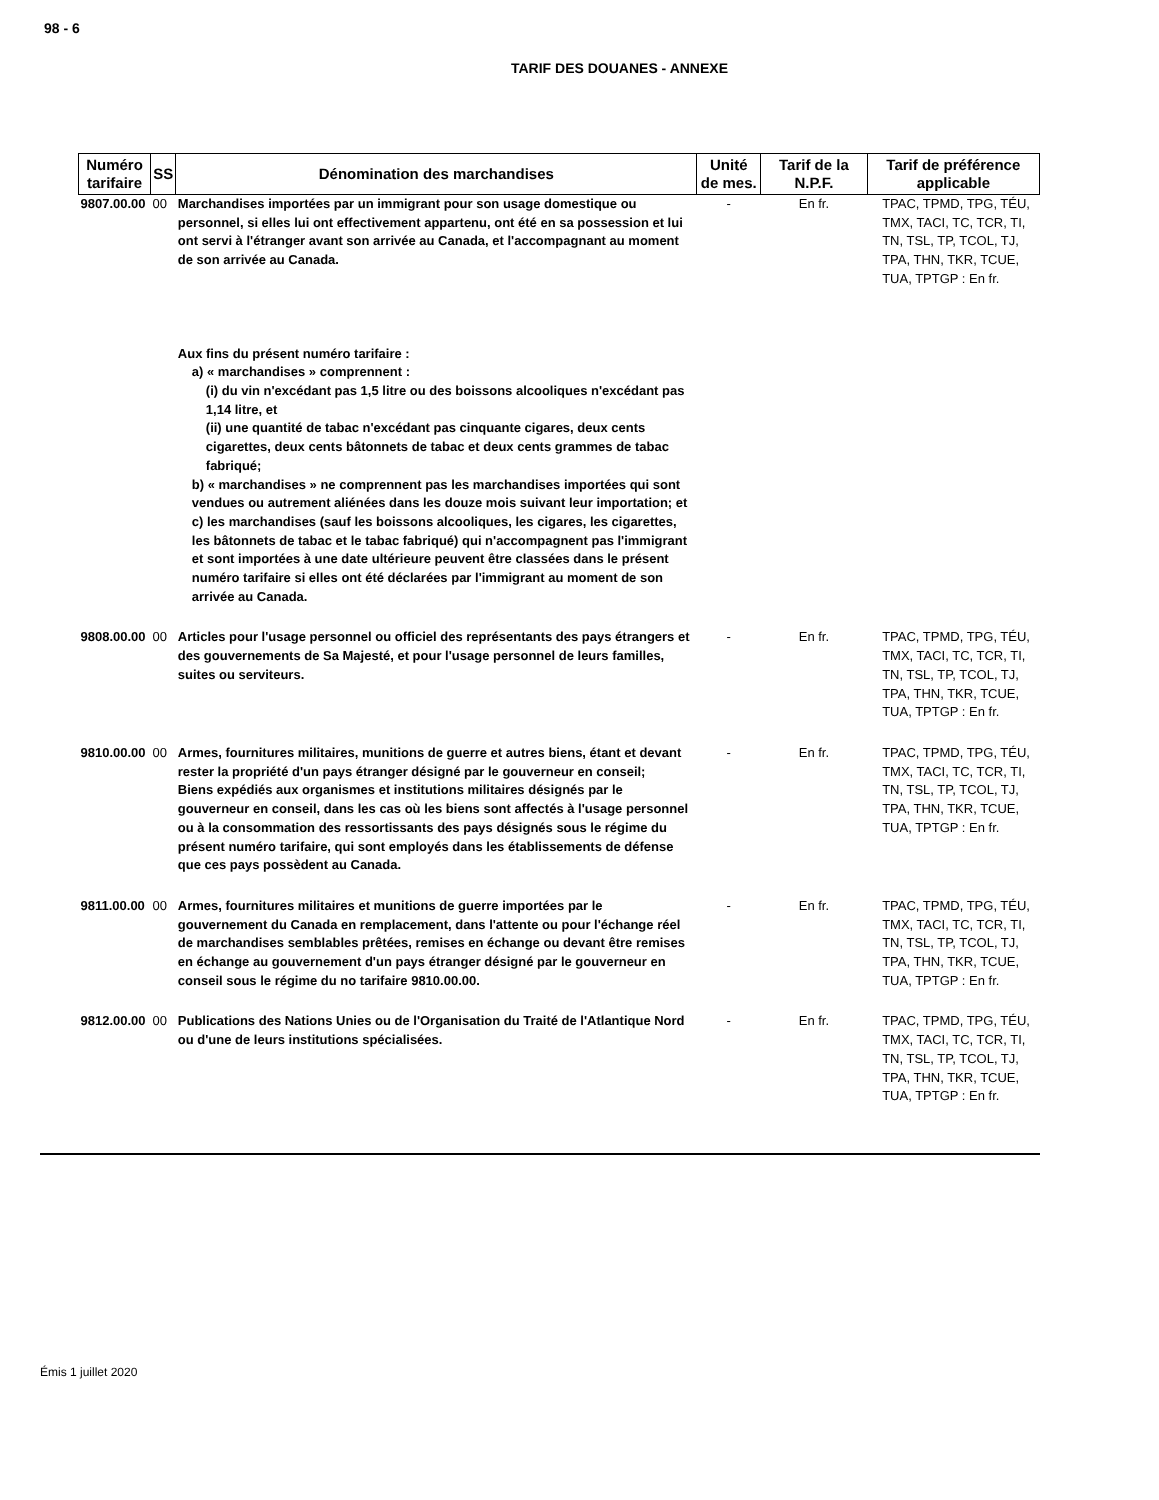98 - 6
TARIF DES DOUANES - ANNEXE
| Numéro tarifaire | SS | Dénomination des marchandises | Unité de mes. | Tarif de la N.P.F. | Tarif de préférence applicable |
| --- | --- | --- | --- | --- | --- |
| 9807.00.00 | 00 | Marchandises importées par un immigrant pour son usage domestique ou personnel, si elles lui ont effectivement appartenu, ont été en sa possession et lui ont servi à l'étranger avant son arrivée au Canada, et l'accompagnant au moment de son arrivée au Canada. Aux fins du présent numéro tarifaire : a) « marchandises » comprennent : (i) du vin n'excédant pas 1,5 litre ou des boissons alcooliques n'excédant pas 1,14 litre, et (ii) une quantité de tabac n'excédant pas cinquante cigares, deux cents cigarettes, deux cents bâtonnets de tabac et deux cents grammes de tabac fabriqué; b) « marchandises » ne comprennent pas les marchandises importées qui sont vendues ou autrement aliénées dans les douze mois suivant leur importation; et c) les marchandises (sauf les boissons alcooliques, les cigares, les cigarettes, les bâtonnets de tabac et le tabac fabriqué) qui n'accompagnent pas l'immigrant et sont importées à une date ultérieure peuvent être classées dans le présent numéro tarifaire si elles ont été déclarées par l'immigrant au moment de son arrivée au Canada. | - | En fr. | TPAC, TPMD, TPG, TÉU, TMX, TACI, TC, TCR, TI, TN, TSL, TP, TCOL, TJ, TPA, THN, TKR, TCUE, TUA, TPTGP : En fr. |
| 9808.00.00 | 00 | Articles pour l'usage personnel ou officiel des représentants des pays étrangers et des gouvernements de Sa Majesté, et pour l'usage personnel de leurs familles, suites ou serviteurs. | - | En fr. | TPAC, TPMD, TPG, TÉU, TMX, TACI, TC, TCR, TI, TN, TSL, TP, TCOL, TJ, TPA, THN, TKR, TCUE, TUA, TPTGP : En fr. |
| 9810.00.00 | 00 | Armes, fournitures militaires, munitions de guerre et autres biens, étant et devant rester la propriété d'un pays étranger désigné par le gouverneur en conseil; Biens expédiés aux organismes et institutions militaires désignés par le gouverneur en conseil, dans les cas où les biens sont affectés à l'usage personnel ou à la consommation des ressortissants des pays désignés sous le régime du présent numéro tarifaire, qui sont employés dans les établissements de défense que ces pays possèdent au Canada. | - | En fr. | TPAC, TPMD, TPG, TÉU, TMX, TACI, TC, TCR, TI, TN, TSL, TP, TCOL, TJ, TPA, THN, TKR, TCUE, TUA, TPTGP : En fr. |
| 9811.00.00 | 00 | Armes, fournitures militaires et munitions de guerre importées par le gouvernement du Canada en remplacement, dans l'attente ou pour l'échange réel de marchandises semblables prêtées, remises en échange ou devant être remises en échange au gouvernement d'un pays étranger désigné par le gouverneur en conseil sous le régime du no tarifaire 9810.00.00. | - | En fr. | TPAC, TPMD, TPG, TÉU, TMX, TACI, TC, TCR, TI, TN, TSL, TP, TCOL, TJ, TPA, THN, TKR, TCUE, TUA, TPTGP : En fr. |
| 9812.00.00 | 00 | Publications des Nations Unies ou de l'Organisation du Traité de l'Atlantique Nord ou d'une de leurs institutions spécialisées. | - | En fr. | TPAC, TPMD, TPG, TÉU, TMX, TACI, TC, TCR, TI, TN, TSL, TP, TCOL, TJ, TPA, THN, TKR, TCUE, TUA, TPTGP : En fr. |
Émis 1 juillet 2020